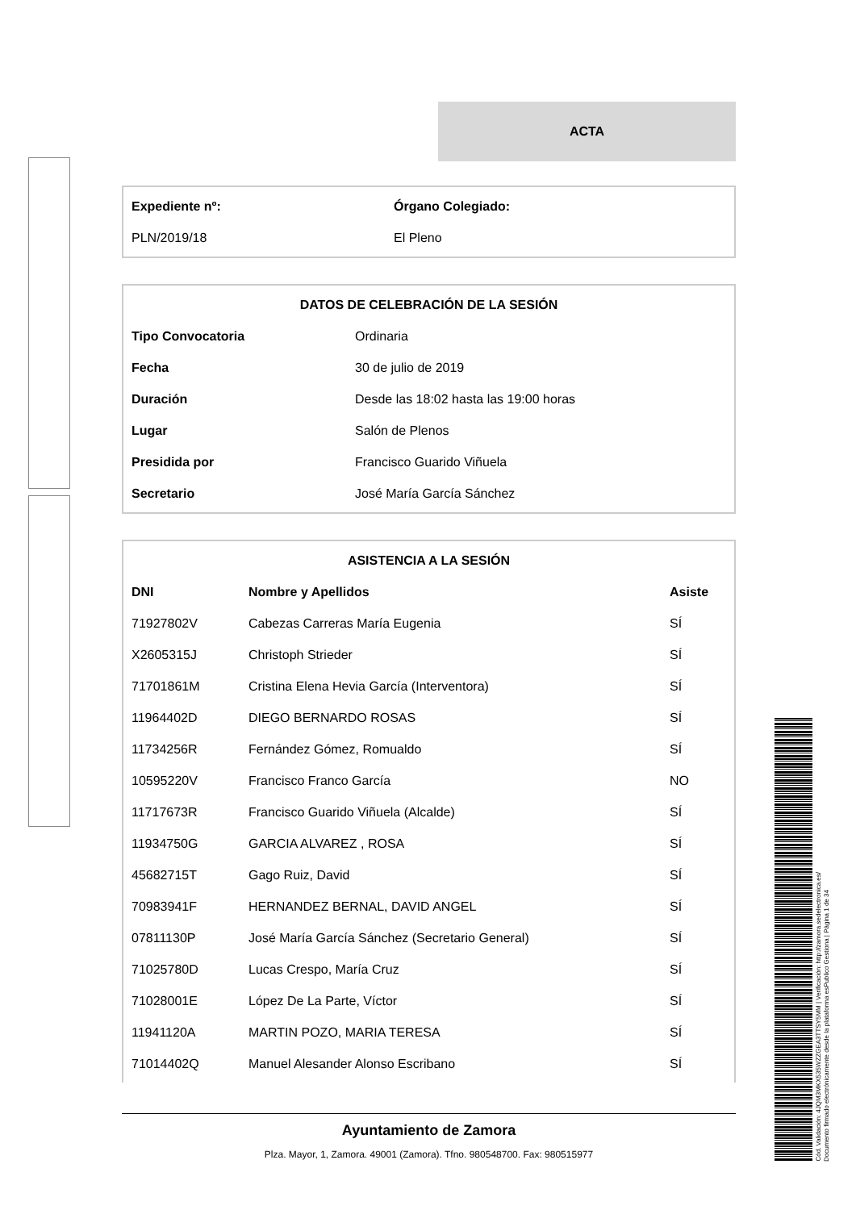ACTA
| Expediente nº: | Órgano Colegiado: |
| --- | --- |
| PLN/2019/18 | El Pleno |
| DATOS DE CELEBRACIÓN DE LA SESIÓN | |
| --- | --- |
| Tipo Convocatoria | Ordinaria |
| Fecha | 30 de julio de 2019 |
| Duración | Desde las 18:02 hasta las 19:00 horas |
| Lugar | Salón de Plenos |
| Presidida por | Francisco Guarido Viñuela |
| Secretario | José María García Sánchez |
| ASISTENCIA A LA SESIÓN | | |
| --- | --- | --- |
| DNI | Nombre y Apellidos | Asiste |
| 71927802V | Cabezas Carreras María Eugenia | SÍ |
| X2605315J | Christoph Strieder | SÍ |
| 71701861M | Cristina Elena Hevia García (Interventora) | SÍ |
| 11964402D | DIEGO BERNARDO ROSAS | SÍ |
| 11734256R | Fernández Gómez, Romualdo | SÍ |
| 10595220V | Francisco Franco García | NO |
| 11717673R | Francisco Guarido Viñuela (Alcalde) | SÍ |
| 11934750G | GARCIA ALVAREZ , ROSA | SÍ |
| 45682715T | Gago Ruiz, David | SÍ |
| 70983941F | HERNANDEZ BERNAL, DAVID ANGEL | SÍ |
| 07811130P | José María García Sánchez (Secretario General) | SÍ |
| 71025780D | Lucas Crespo, María Cruz | SÍ |
| 71028001E | López De La Parte, Víctor | SÍ |
| 11941120A | MARTIN POZO, MARIA TERESA | SÍ |
| 71014402Q | Manuel Alesander Alonso Escribano | SÍ |
Ayuntamiento de Zamora
Plza. Mayor, 1, Zamora. 49001 (Zamora). Tfno. 980548700. Fax: 980515977
Cód. Validación: 4JQM3MKX535WZZGEA3TTSY5MM | Verificación: http://zamora.sedelectronica.es/
Documento firmado electrónicamente desde la plataforma esPublico Gestiona | Página 1 de 34